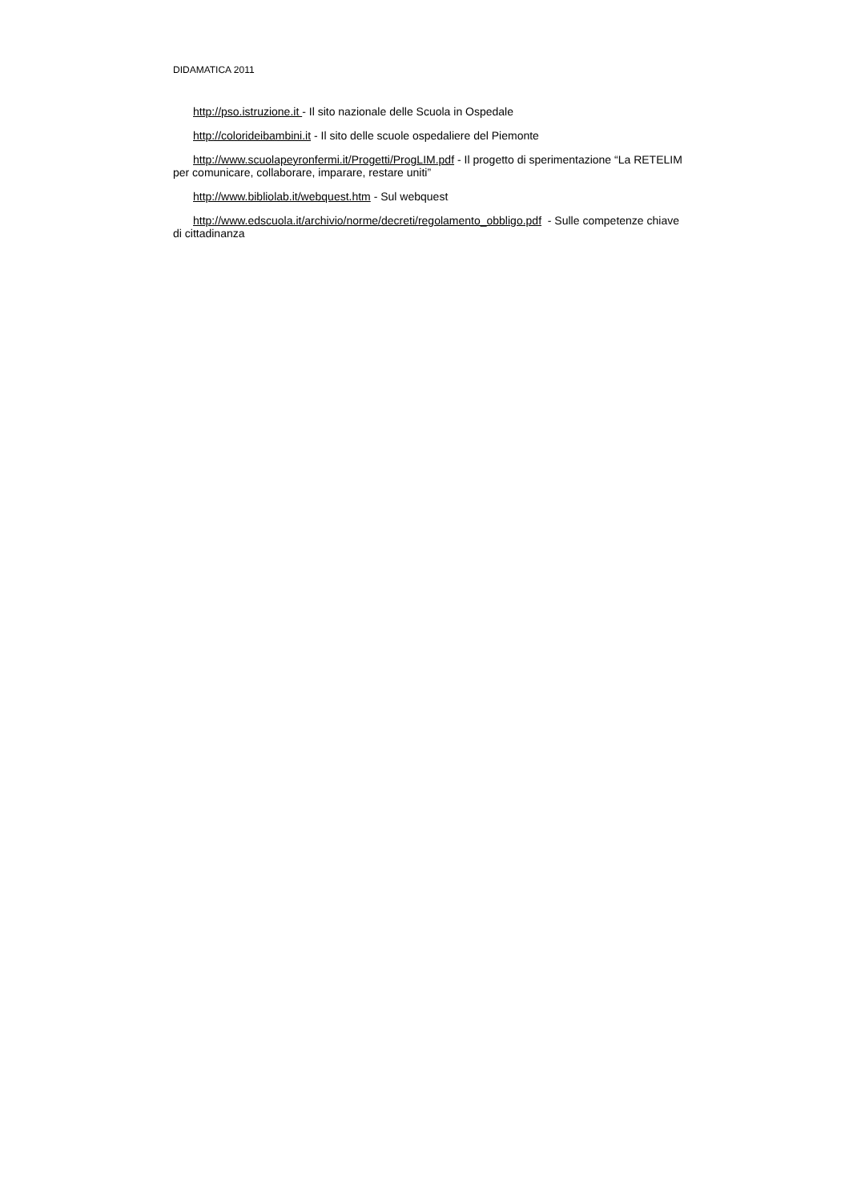DIDAMATICA 2011
http://pso.istruzione.it - Il sito nazionale delle Scuola in Ospedale
http://colorideibambini.it - Il sito delle scuole ospedaliere del Piemonte
http://www.scuolapeyronfermi.it/Progetti/ProgLIM.pdf - Il progetto di sperimentazione “La RETELIM per comunicare, collaborare, imparare, restare uniti”
http://www.bibliolab.it/webquest.htm - Sul webquest
http://www.edscuola.it/archivio/norme/decreti/regolamento_obbligo.pdf - Sulle competenze chiave di cittadinanza